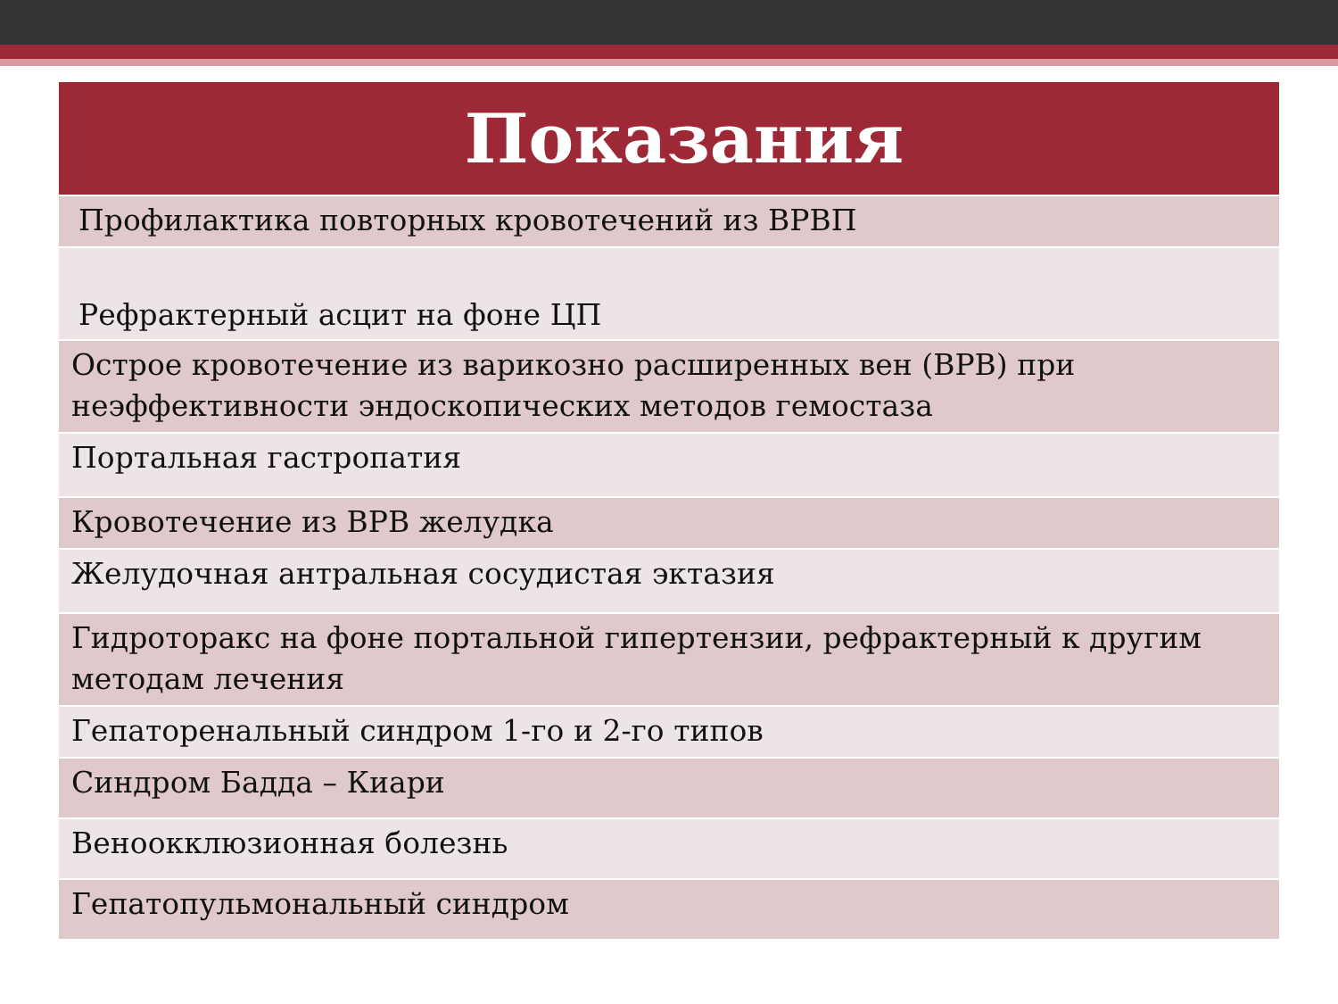| Показания |
| --- |
| Профилактика повторных кровотечений из ВРВП |
| Рефрактерный асцит на фоне ЦП |
| Острое кровотечение из варикозно расширенных вен (ВРВ) при неэффективности эндоскопических методов гемостаза |
| Портальная гастропатия |
| Кровотечение из ВРВ желудка |
| Желудочная антральная сосудистая эктазия |
| Гидроторакс на фоне портальной гипертензии, рефрактерный к другим методам лечения |
| Гепаторенальный синдром 1-го и 2-го типов |
| Синдром Бадда – Киари |
| Веноокклюзионная болезнь |
| Гепатопульмональный синдром |